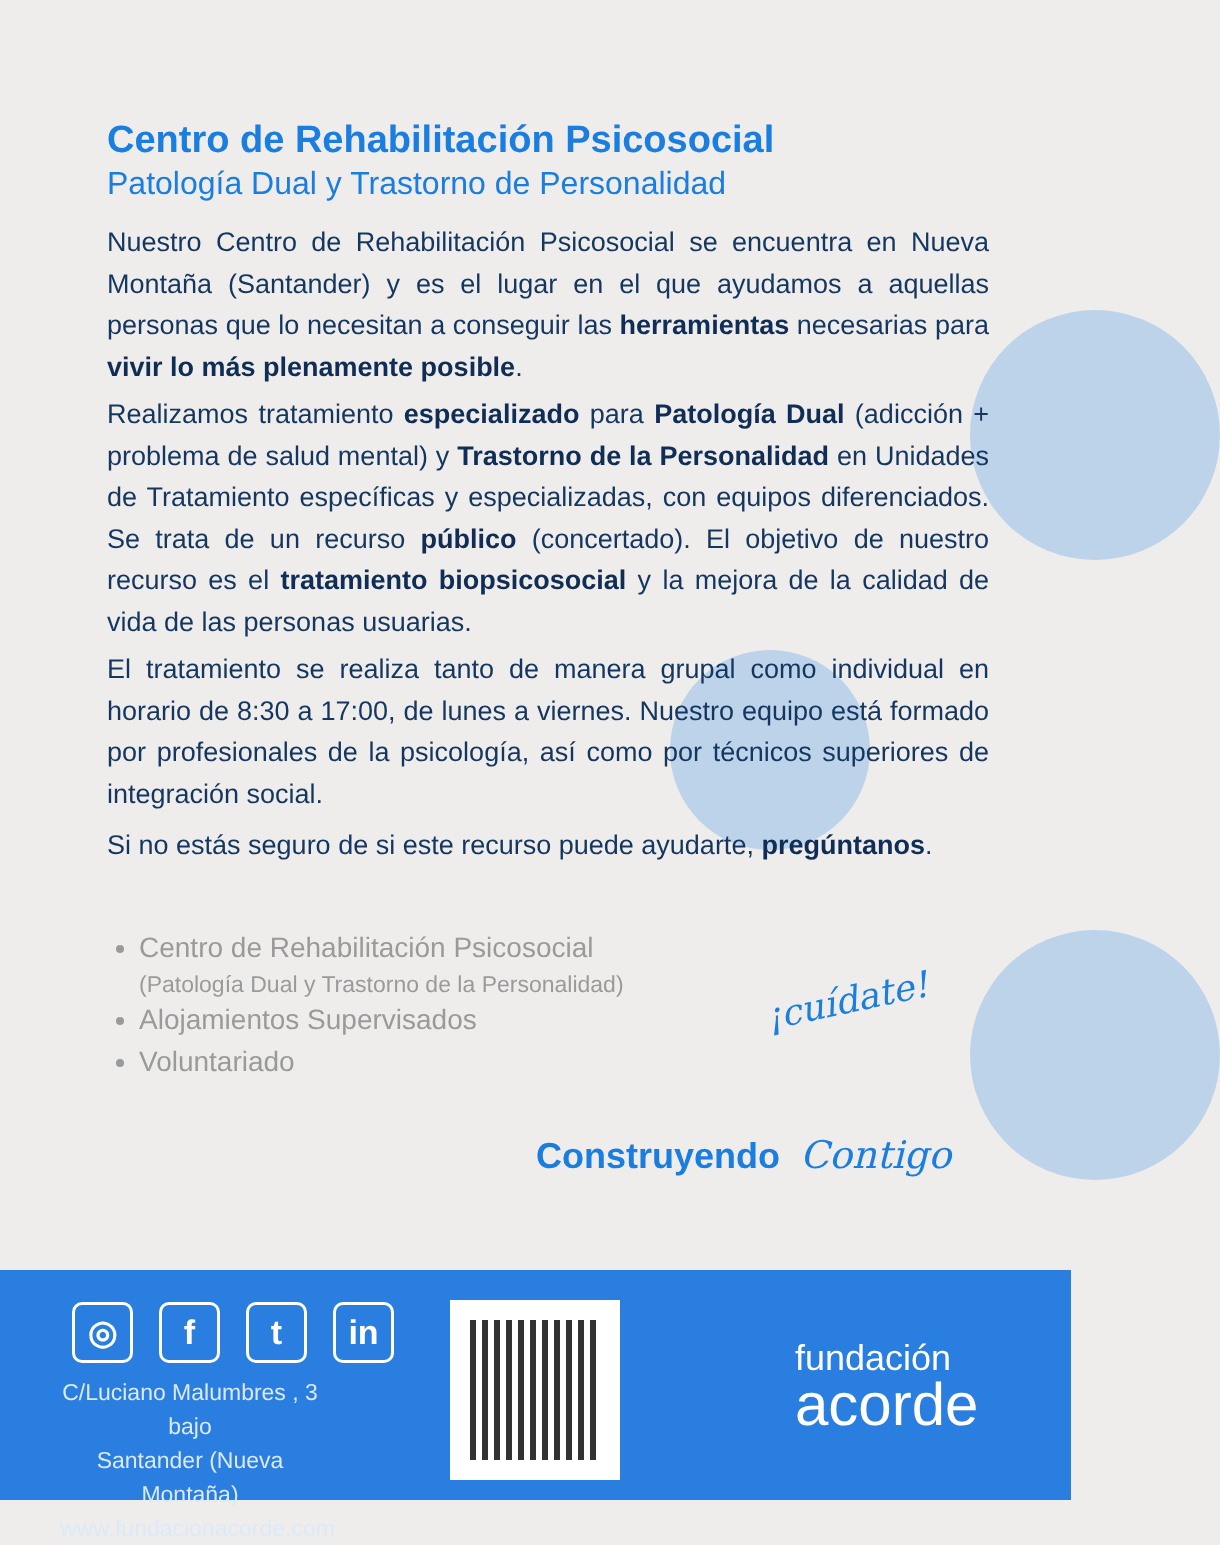Centro de Rehabilitación Psicosocial
Patología Dual y Trastorno de Personalidad
Nuestro Centro de Rehabilitación Psicosocial se encuentra en Nueva Montaña (Santander) y es el lugar en el que ayudamos a aquellas personas que lo necesitan a conseguir las herramientas necesarias para vivir lo más plenamente posible.
Realizamos tratamiento especializado para Patología Dual (adicción + problema de salud mental) y Trastorno de la Personalidad en Unidades de Tratamiento específicas y especializadas, con equipos diferenciados. Se trata de un recurso público (concertado). El objetivo de nuestro recurso es el tratamiento biopsicosocial y la mejora de la calidad de vida de las personas usuarias.
El tratamiento se realiza tanto de manera grupal como individual en horario de 8:30 a 17:00, de lunes a viernes. Nuestro equipo está formado por profesionales de la psicología, así como por técnicos superiores de integración social.
Si no estás seguro de si este recurso puede ayudarte, pregúntanos.
Centro de Rehabilitación Psicosocial
(Patología Dual y Trastorno de la Personalidad)
Alojamientos Supervisados
Voluntariado
¡cuídate!
Construyendo Contigo
◎ f t in
C/Luciano Malumbres , 3 bajo
Santander (Nueva Montaña)
www.fundacionacorde.com
fundación
acorde